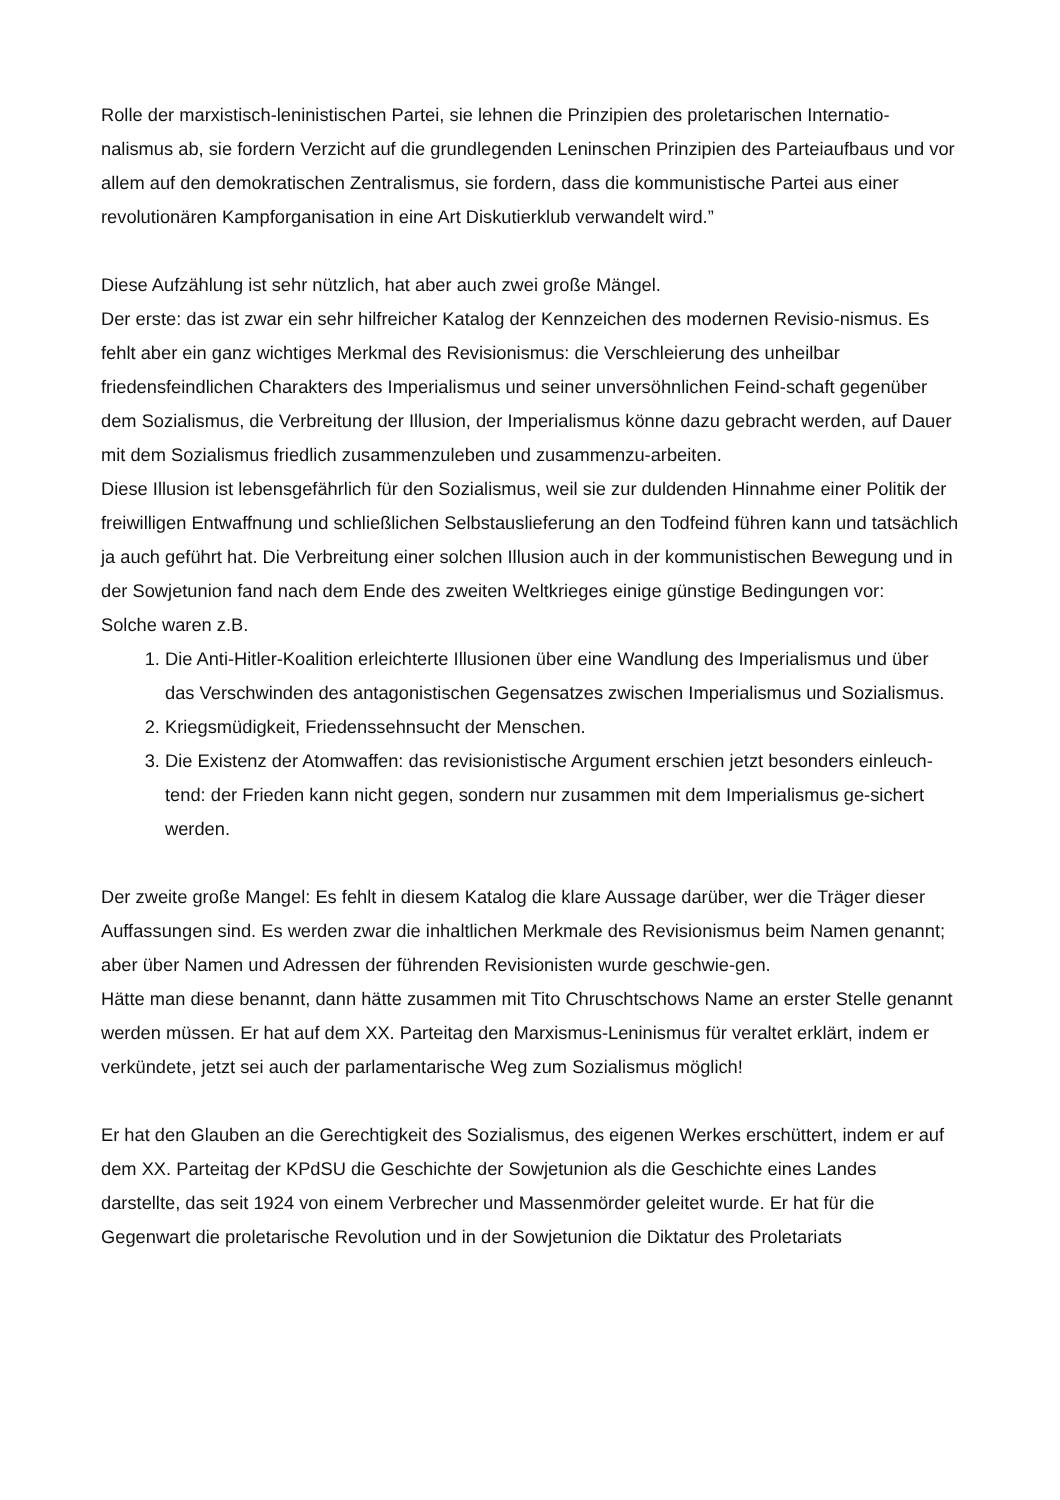Rolle der marxistisch-leninistischen Partei, sie lehnen die Prinzipien des proletarischen Internatio-nalismus ab, sie fordern Verzicht auf die grundlegenden Leninschen Prinzipien des Parteiaufbaus und vor allem auf den demokratischen Zentralismus, sie fordern, dass die kommunistische Partei aus einer revolutionären Kampforganisation in eine Art Diskutierklub verwandelt wird.”
Diese Aufzählung ist sehr nützlich, hat aber auch zwei große Mängel.
Der erste: das ist zwar ein sehr hilfreicher Katalog der Kennzeichen des modernen Revisio-nismus. Es fehlt aber ein ganz wichtiges Merkmal des Revisionismus: die Verschleierung des unheilbar friedensfeindlichen Charakters des Imperialismus und seiner unversöhnlichen Feind-schaft gegenüber dem Sozialismus, die Verbreitung der Illusion, der Imperialismus könne dazu gebracht werden, auf Dauer mit dem Sozialismus friedlich zusammenzuleben und zusammenzu-arbeiten.
Diese Illusion ist lebensgefährlich für den Sozialismus, weil sie zur duldenden Hinnahme einer Politik der freiwilligen Entwaffnung und schließlichen Selbstauslieferung an den Todfeind führen kann und tatsächlich ja auch geführt hat. Die Verbreitung einer solchen Illusion auch in der kommunistischen Bewegung und in der Sowjetunion fand nach dem Ende des zweiten Weltkrieges einige günstige Bedingungen vor:
Solche waren z.B.
1. Die Anti-Hitler-Koalition erleichterte Illusionen über eine Wandlung des Imperialismus und über das Verschwinden des antagonistischen Gegensatzes zwischen Imperialismus und Sozialismus.
2. Kriegsmüdigkeit, Friedenssehnsucht der Menschen.
3. Die Existenz der Atomwaffen: das revisionistische Argument erschien jetzt besonders einleuch-tend: der Frieden kann nicht gegen, sondern nur zusammen mit dem Imperialismus ge-sichert werden.
Der zweite große Mangel: Es fehlt in diesem Katalog die klare Aussage darüber, wer die Träger dieser Auffassungen sind. Es werden zwar die inhaltlichen Merkmale des Revisionismus beim Namen genannt; aber über Namen und Adressen der führenden Revisionisten wurde geschwie-gen.
Hätte man diese benannt, dann hätte zusammen mit Tito Chruschtschows Name an erster Stelle genannt werden müssen. Er hat auf dem XX. Parteitag den Marxismus-Leninismus für veraltet erklärt, indem er verkündete, jetzt sei auch der parlamentarische Weg zum Sozialismus möglich!
Er hat den Glauben an die Gerechtigkeit des Sozialismus, des eigenen Werkes erschüttert, indem er auf dem XX. Parteitag der KPdSU die Geschichte der Sowjetunion als die Geschichte eines Landes darstellte, das seit 1924 von einem Verbrecher und Massenmörder geleitet wurde. Er hat für die Gegenwart die proletarische Revolution und in der Sowjetunion die Diktatur des Proletariats